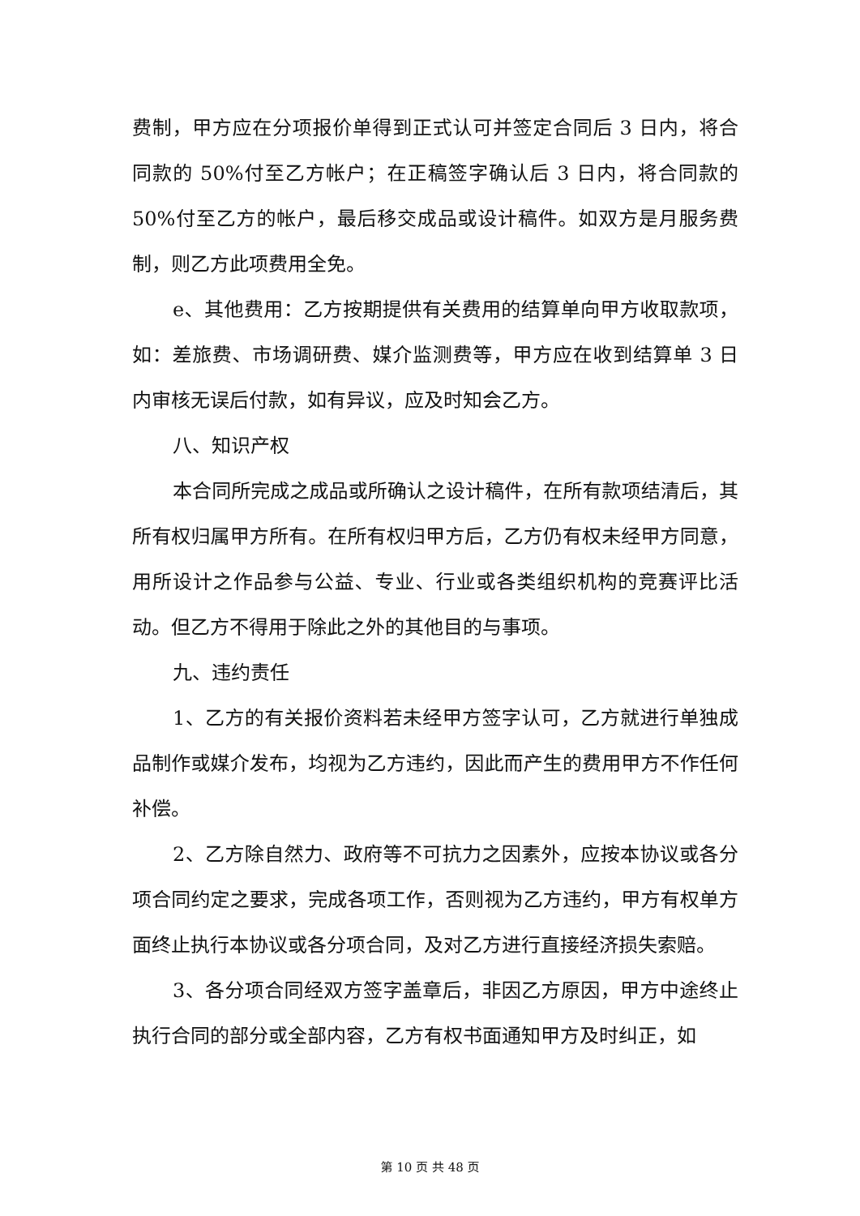费制，甲方应在分项报价单得到正式认可并签定合同后 3 日内，将合同款的 50%付至乙方帐户；在正稿签字确认后 3 日内，将合同款的 50%付至乙方的帐户，最后移交成品或设计稿件。如双方是月服务费制，则乙方此项费用全免。
e、其他费用：乙方按期提供有关费用的结算单向甲方收取款项，如：差旅费、市场调研费、媒介监测费等，甲方应在收到结算单 3 日内审核无误后付款，如有异议，应及时知会乙方。
八、知识产权
本合同所完成之成品或所确认之设计稿件，在所有款项结清后，其所有权归属甲方所有。在所有权归甲方后，乙方仍有权未经甲方同意，用所设计之作品参与公益、专业、行业或各类组织机构的竞赛评比活动。但乙方不得用于除此之外的其他目的与事项。
九、违约责任
1、乙方的有关报价资料若未经甲方签字认可，乙方就进行单独成品制作或媒介发布，均视为乙方违约，因此而产生的费用甲方不作任何补偿。
2、乙方除自然力、政府等不可抗力之因素外，应按本协议或各分项合同约定之要求，完成各项工作，否则视为乙方违约，甲方有权单方面终止执行本协议或各分项合同，及对乙方进行直接经济损失索赔。
3、各分项合同经双方签字盖章后，非因乙方原因，甲方中途终止执行合同的部分或全部内容，乙方有权书面通知甲方及时纠正，如
第 10 页 共 48 页